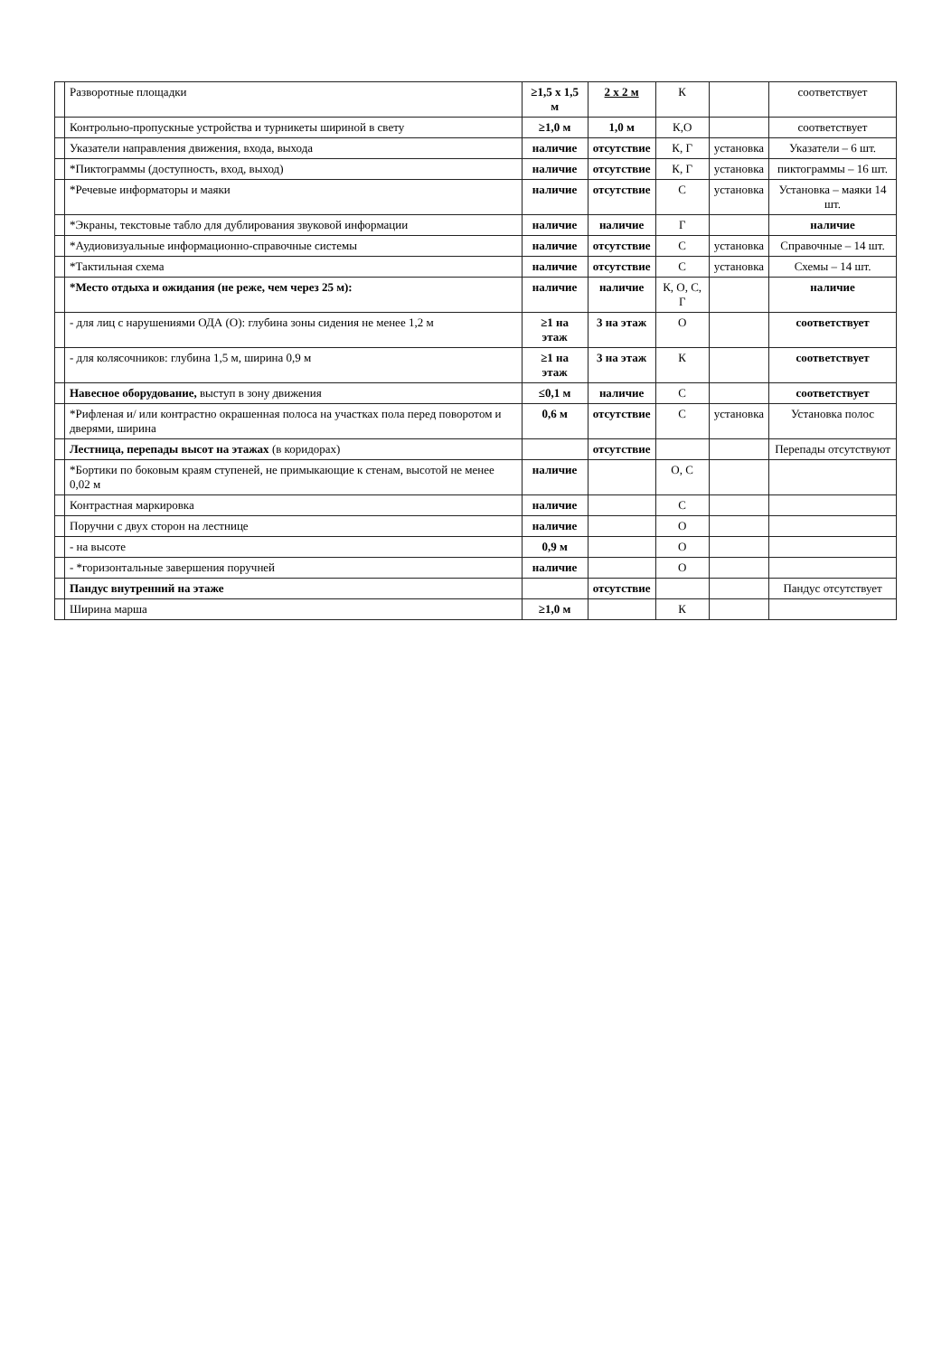| | Разворотные площадки | ≥1,5 х 1,5 м | 2 х 2 м | К | | соответствует |
| | Контрольно-пропускные устройства и турникеты шириной в свету | ≥1,0 м | 1,0 м | К,О | | соответствует |
| | Указатели направления движения, входа, выхода | наличие | отсутствие | К, Г | установка | Указатели – 6 шт. |
| | *Пиктограммы (доступность, вход, выход) | наличие | отсутствие | К, Г | установка | пиктограммы – 16 шт. |
| | *Речевые информаторы и маяки | наличие | отсутствие | С | установка | Установка – маяки 14 шт. |
| | *Экраны, текстовые табло для дублирования звуковой информации | наличие | наличие | Г | | наличие |
| | *Аудиовизуальные информационно-справочные системы | наличие | отсутствие | С | установка | Справочные – 14 шт. |
| | *Тактильная схема | наличие | отсутствие | С | установка | Схемы – 14 шт. |
| | *Место отдыха и ожидания (не реже, чем через 25 м): | наличие | наличие | К, О, С, Г | | наличие |
| | - для лиц с нарушениями ОДА (О): глубина зоны сидения не менее 1,2 м | ≥1 на этаж | 3 на этаж | О | | соответствует |
| | - для колясочников: глубина 1,5 м, ширина 0,9 м | ≥1 на этаж | 3 на этаж | К | | соответствует |
| | Навесное оборудование, выступ в зону движения | ≤0,1 м | наличие | С | | соответствует |
| | *Рифленая и/ или контрастно окрашенная полоса на участках пола перед поворотом и дверями, ширина | 0,6 м | отсутствие | С | установка | Установка полос |
| | Лестница, перепады высот на этажах (в коридорах) | | отсутствие | | | Перепады отсутствуют |
| | *Бортики по боковым краям ступеней, не примыкающие к стенам, высотой не менее 0,02 м | наличие | | О, С | | |
| | Контрастная маркировка | наличие | | С | | |
| | Поручни с двух сторон на лестнице | наличие | | О | | |
| | - на высоте | 0,9 м | | О | | |
| | - *горизонтальные завершения поручней | наличие | | О | | |
| | Пандус внутренний на этаже | | отсутствие | | | Пандус отсутствует |
| | Ширина марша | ≥1,0 м | | К | | |